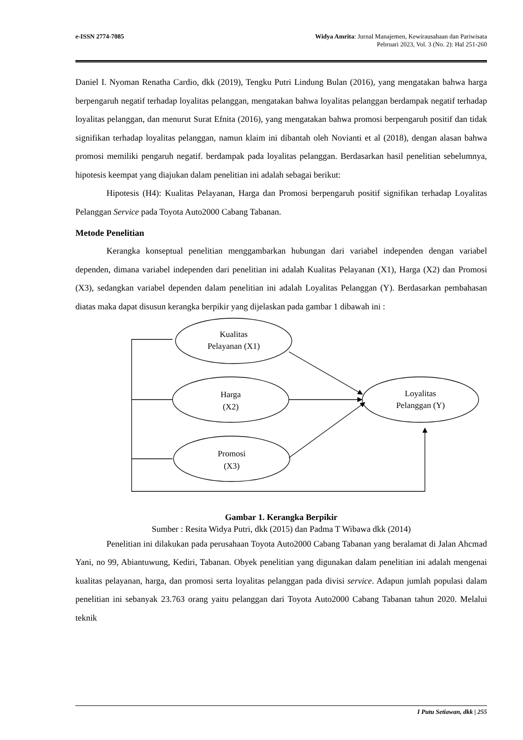e-ISSN 2774-7085 Widya Amrita: Jurnal Manajemen, Kewirausahaan dan Pariwisata
Pebruari 2023, Vol. 3 (No. 2): Hal 251-260
Daniel I. Nyoman Renatha Cardio, dkk (2019), Tengku Putri Lindung Bulan (2016), yang mengatakan bahwa harga berpengaruh negatif terhadap loyalitas pelanggan, mengatakan bahwa loyalitas pelanggan berdampak negatif terhadap loyalitas pelanggan, dan menurut Surat Efnita (2016), yang mengatakan bahwa promosi berpengaruh positif dan tidak signifikan terhadap loyalitas pelanggan, namun klaim ini dibantah oleh Novianti et al (2018), dengan alasan bahwa promosi memiliki pengaruh negatif. berdampak pada loyalitas pelanggan. Berdasarkan hasil penelitian sebelumnya, hipotesis keempat yang diajukan dalam penelitian ini adalah sebagai berikut:
Hipotesis (H4): Kualitas Pelayanan, Harga dan Promosi berpengaruh positif signifikan terhadap Loyalitas Pelanggan Service pada Toyota Auto2000 Cabang Tabanan.
Metode Penelitian
Kerangka konseptual penelitian menggambarkan hubungan dari variabel independen dengan variabel dependen, dimana variabel independen dari penelitian ini adalah Kualitas Pelayanan (X1), Harga (X2) dan Promosi (X3), sedangkan variabel dependen dalam penelitian ini adalah Loyalitas Pelanggan (Y). Berdasarkan pembahasan diatas maka dapat disusun kerangka berpikir yang dijelaskan pada gambar 1 dibawah ini :
Kualitas
Pelayanan (X1)
Harga
(X2)
Promosi
(X3)
Loyalitas
Pelanggan (Y)
Gambar 1. Kerangka Berpikir
Sumber : Resita Widya Putri, dkk (2015) dan Padma T Wibawa dkk (2014)
Penelitian ini dilakukan pada perusahaan Toyota Auto2000 Cabang Tabanan yang beralamat di Jalan Ahcmad Yani, no 99, Abiantuwung, Kediri, Tabanan. Obyek penelitian yang digunakan dalam penelitian ini adalah mengenai kualitas pelayanan, harga, dan promosi serta loyalitas pelanggan pada divisi service. Adapun jumlah populasi dalam penelitian ini sebanyak 23.763 orang yaitu pelanggan dari Toyota Auto2000 Cabang Tabanan tahun 2020. Melalui teknik
I Putu Setiawan, dkk | 255